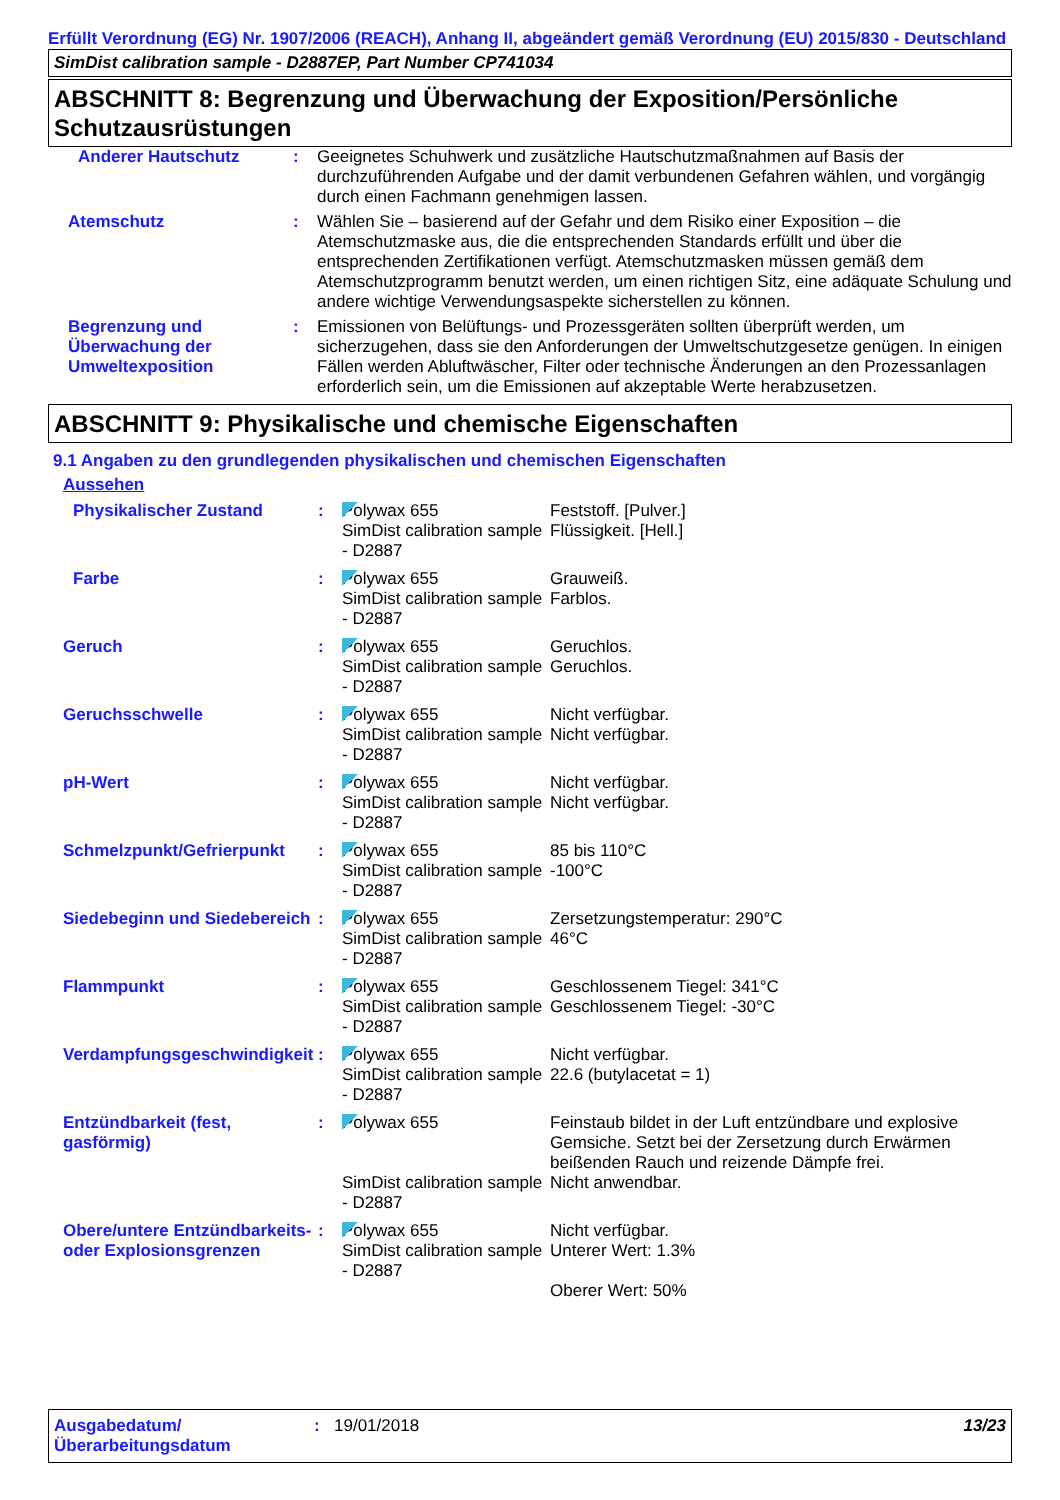Erfüllt Verordnung (EG) Nr. 1907/2006 (REACH), Anhang II, abgeändert gemäß Verordnung (EU) 2015/830 - Deutschland
SimDist calibration sample - D2887EP, Part Number CP741034
ABSCHNITT 8: Begrenzung und Überwachung der Exposition/Persönliche Schutzausrüstungen
| Anderer Hautschutz | : | Geeignetes Schuhwerk und zusätzliche Hautschutzmaßnahmen auf Basis der durchzuführenden Aufgabe und der damit verbundenen Gefahren wählen, und vorgängig durch einen Fachmann genehmigen lassen. |
| Atemschutz | : | Wählen Sie – basierend auf der Gefahr und dem Risiko einer Exposition – die Atemschutzmaske aus, die die entsprechenden Standards erfüllt und über die entsprechenden Zertifikationen verfügt. Atemschutzmasken müssen gemäß dem Atemschutzprogramm benutzt werden, um einen richtigen Sitz, eine adäquate Schulung und andere wichtige Verwendungsaspekte sicherstellen zu können. |
| Begrenzung und Überwachung der Umweltexposition | : | Emissionen von Belüftungs- und Prozessgeräten sollten überprüft werden, um sicherzugehen, dass sie den Anforderungen der Umweltschutzgesetze genügen. In einigen Fällen werden Abluftwäscher, Filter oder technische Änderungen an den Prozessanlagen erforderlich sein, um die Emissionen auf akzeptable Werte herabzusetzen. |
ABSCHNITT 9: Physikalische und chemische Eigenschaften
9.1 Angaben zu den grundlegenden physikalischen und chemischen Eigenschaften
Aussehen
| Physikalischer Zustand | : | Polywax 655 SimDist calibration sample - D2887 | Feststoff. [Pulver.] Flüssigkeit. [Hell.] |
| Farbe | : | Polywax 655 SimDist calibration sample - D2887 | Grauweiß. Farblos. |
| Geruch | : | Polywax 655 SimDist calibration sample - D2887 | Geruchlos. Geruchlos. |
| Geruchsschwelle | : | Polywax 655 SimDist calibration sample - D2887 | Nicht verfügbar. Nicht verfügbar. |
| pH-Wert | : | Polywax 655 SimDist calibration sample - D2887 | Nicht verfügbar. Nicht verfügbar. |
| Schmelzpunkt/Gefrierpunkt | : | Polywax 655 SimDist calibration sample - D2887 | 85 bis 110°C -100°C |
| Siedebeginn und Siedebereich | : | Polywax 655 SimDist calibration sample - D2887 | Zersetzungstemperatur: 290°C 46°C |
| Flammpunkt | : | Polywax 655 SimDist calibration sample - D2887 | Geschlossenem Tiegel: 341°C Geschlossenem Tiegel: -30°C |
| Verdampfungsgeschwindigkeit | : | Polywax 655 SimDist calibration sample - D2887 | Nicht verfügbar. 22.6 (butylacetat = 1) |
| Entzündbarkeit (fest, gasförmig) | : | Polywax 655 SimDist calibration sample - D2887 | Feinstaub bildet in der Luft entzündbare und explosive Gemsiche. Setzt bei der Zersetzung durch Erwärmen beißenden Rauch und reizende Dämpfe frei. Nicht anwendbar. |
| Obere/untere Entzündbarkeits- oder Explosionsgrenzen | : | Polywax 655 SimDist calibration sample - D2887 | Nicht verfügbar. Unterer Wert: 1.3% Oberer Wert: 50% |
Ausgabedatum/ Überarbeitungsdatum
: 19/01/2018 13/23